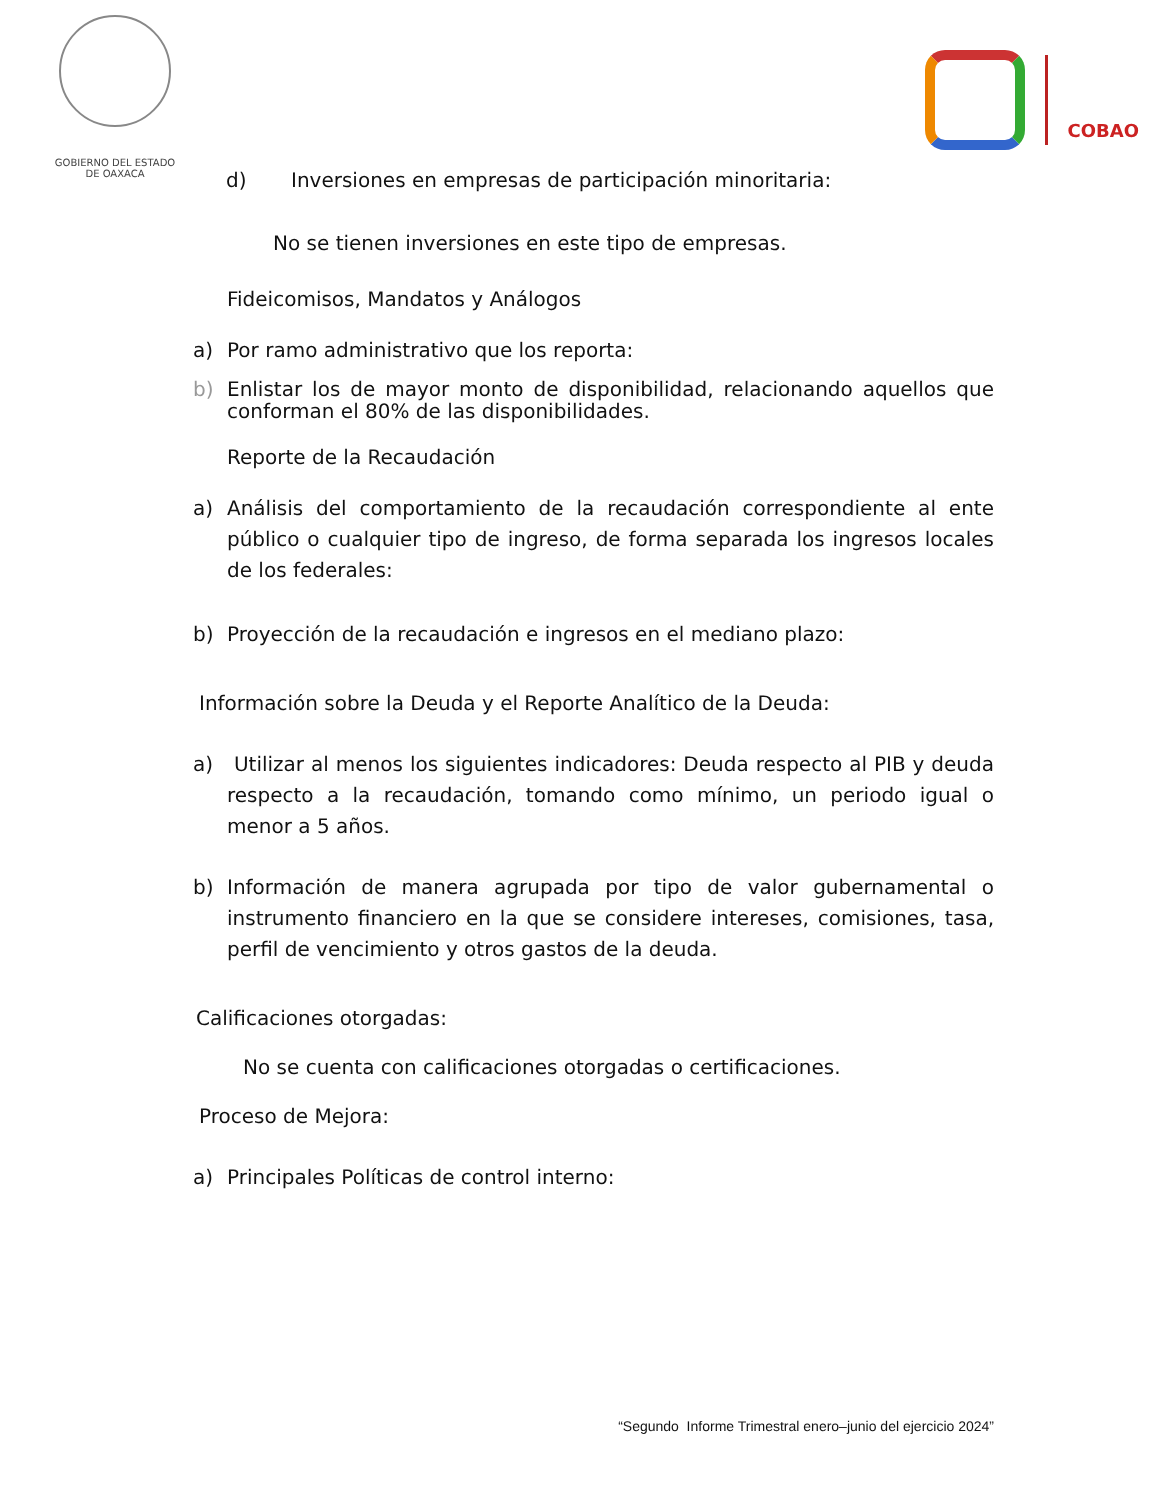GOBIERNO DEL ESTADO
DE OAXACA
COBAO
d) Inversiones en empresas de participación minoritaria:
No se tienen inversiones en este tipo de empresas.
Fideicomisos, Mandatos y Análogos
a) Por ramo administrativo que los reporta:
b) Enlistar los de mayor monto de disponibilidad, relacionando aquellos que conforman el 80% de las disponibilidades.
Reporte de la Recaudación
a) Análisis del comportamiento de la recaudación correspondiente al ente público o cualquier tipo de ingreso, de forma separada los ingresos locales de los federales:
b) Proyección de la recaudación e ingresos en el mediano plazo:
Información sobre la Deuda y el Reporte Analítico de la Deuda:
a) Utilizar al menos los siguientes indicadores: Deuda respecto al PIB y deuda respecto a la recaudación, tomando como mínimo, un periodo igual o menor a 5 años.
b) Información de manera agrupada por tipo de valor gubernamental o instrumento financiero en la que se considere intereses, comisiones, tasa, perfil de vencimiento y otros gastos de la deuda.
Calificaciones otorgadas:
No se cuenta con calificaciones otorgadas o certificaciones.
Proceso de Mejora:
a) Principales Políticas de control interno:
“Segundo Informe Trimestral enero–junio del ejercicio 2024”